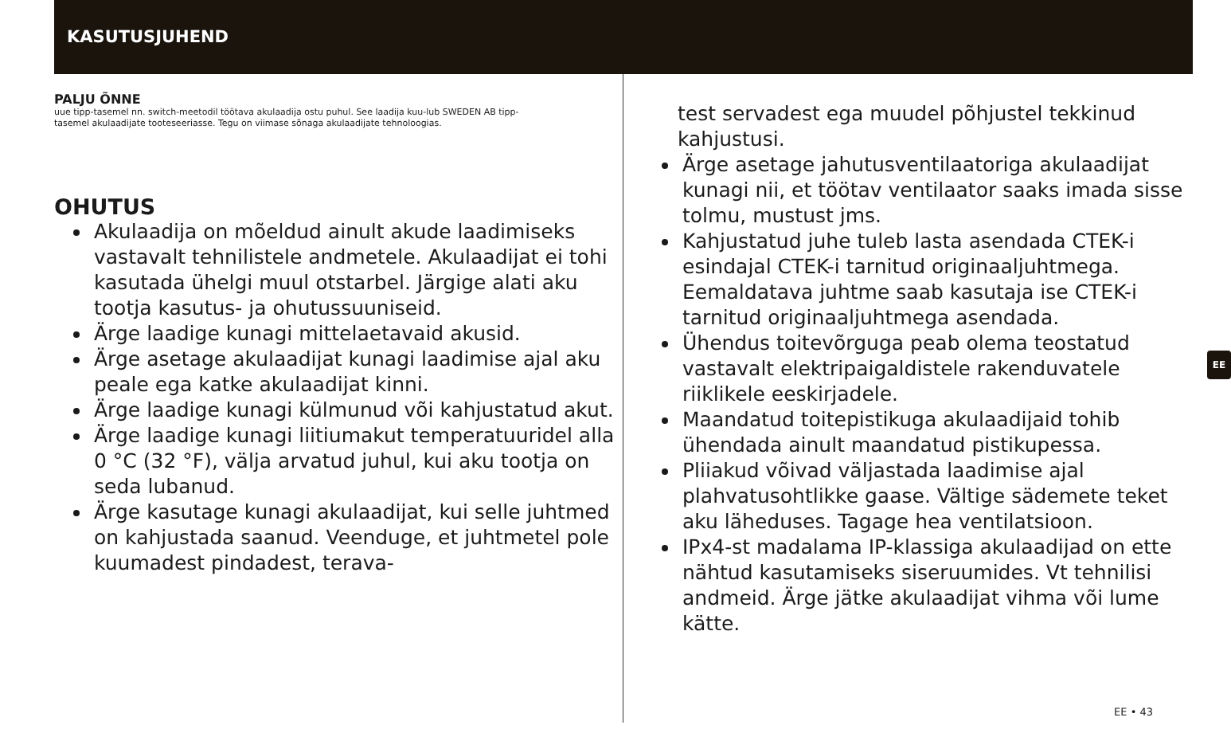KASUTUSJUHEND
PALJU ÕNNE
uue tipp-tasemel nn. switch-meetodil töötava akulaadija ostu puhul. See laadija kuu-lub SWEDEN AB tipp-tasemel akulaadijate tooteseeriasse. Tegu on viimase sõnaga akulaadijate tehnoloogias.
OHUTUS
Akulaadija on mõeldud ainult akude laadimiseks vastavalt tehnilistele andmetele. Akulaadijat ei tohi kasutada ühelgi muul otstarbel. Järgige alati aku tootja kasutus- ja ohutussuuniseid.
Ärge laadige kunagi mittelaetavaid akusid.
Ärge asetage akulaadijat kunagi laadimise ajal aku peale ega katke akulaadijat kinni.
Ärge laadige kunagi külmunud või kahjustatud akut.
Ärge laadige kunagi liitiumakut temperatuuridel alla 0 °C (32 °F), välja arvatud juhul, kui aku tootja on seda lubanud.
Ärge kasutage kunagi akulaadijat, kui selle juhtmed on kahjustada saanud. Veenduge, et juhtmetel pole kuumadest pindadest, terava-
test servadest ega muudel põhjustel tekkinud kahjustusi.
Ärge asetage jahutusventilaatoriga akulaadijat kunagi nii, et töötav ventilaator saaks imada sisse tolmu, mustust jms.
Kahjustatud juhe tuleb lasta asendada CTEK-i esindajal CTEK-i tarnitud originaaljuhtmega. Eemaldatava juhtme saab kasutaja ise CTEK-i tarnitud originaaljuhtmega asendada.
Ühendus toitevõrguga peab olema teostatud vastavalt elektripaigaldistele rakenduvatele riiklikele eeskirjadele.
Maandatud toitepistikuga akulaadijaid tohib ühendada ainult maandatud pistikupessa.
Pliiakud võivad väljastada laadimise ajal plahvatusohtlikke gaase. Vältige sädemete teket aku läheduses. Tagage hea ventilatsioon.
IPx4-st madalama IP-klassiga akulaadijad on ette nähtud kasutamiseks siseruumides. Vt tehnilisi andmeid. Ärge jätke akulaadijat vihma või lume kätte.
EE
EE • 43